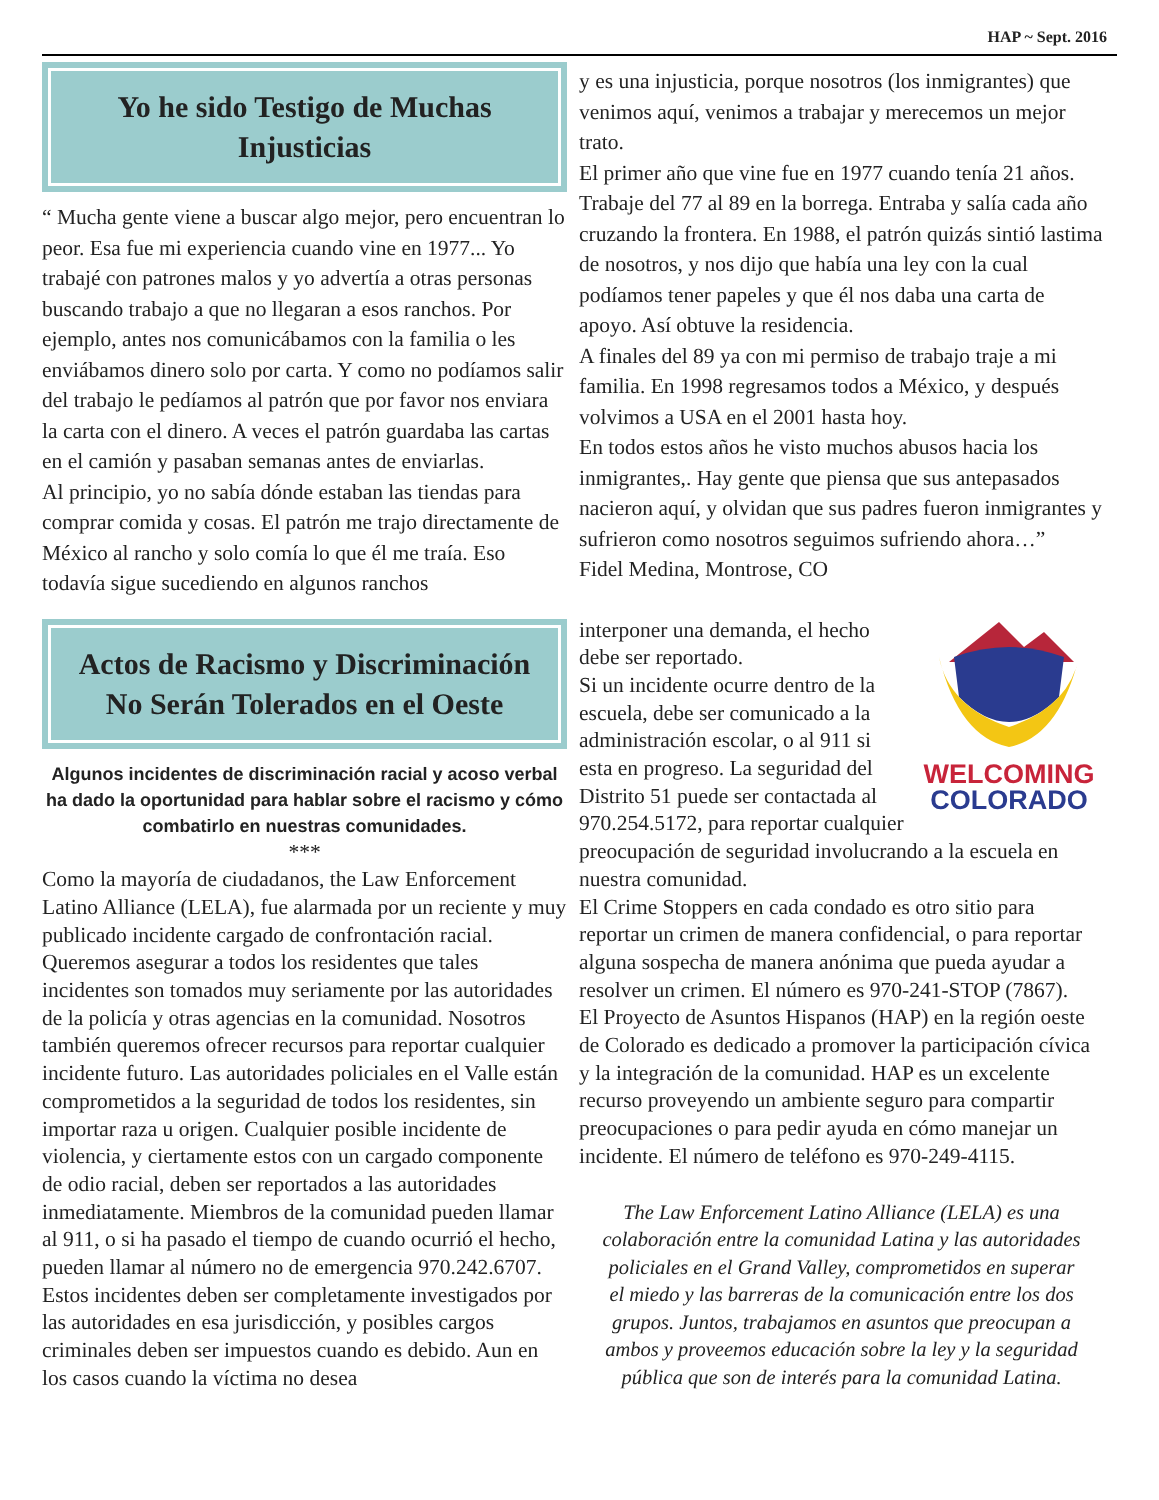HAP ~ Sept. 2016
Yo he sido Testigo de Muchas Injusticias
“ Mucha gente viene a buscar algo mejor, pero encuentran lo peor. Esa fue mi experiencia cuando vine en 1977... Yo trabajé con patrones malos y yo advertía a otras personas buscando trabajo a que no llegaran a esos ranchos. Por ejemplo, antes nos comunicábamos con la familia o les enviábamos dinero solo por carta. Y como no podíamos salir del trabajo le pedíamos al patrón que por favor nos enviara la carta con el dinero. A veces el patrón guardaba las cartas en el camión y pasaban semanas antes de enviarlas.
Al principio, yo no sabía dónde estaban las tiendas para comprar comida y cosas. El patrón me trajo directamente de México al rancho y solo comía lo que él me traía. Eso todavía sigue sucediendo en algunos ranchos
y es una injusticia, porque nosotros (los inmigrantes) que venimos aquí, venimos a trabajar y merecemos un mejor trato.
El primer año que vine fue en 1977 cuando tenía 21 años. Trabaje del 77 al 89 en la borrega. Entraba y salía cada año cruzando la frontera. En 1988, el patrón quizás sintió lastima de nosotros, y nos dijo que había una ley con la cual podíamos tener papeles y que él nos daba una carta de apoyo. Así obtuve la residencia.
A finales del 89 ya con mi permiso de trabajo traje a mi familia. En 1998 regresamos todos a México, y después volvimos a USA en el 2001 hasta hoy.
En todos estos años he visto muchos abusos hacia los inmigrantes,. Hay gente que piensa que sus antepasados nacieron aquí, y olvidan que sus padres fueron inmigrantes y sufrieron como nosotros seguimos sufriendo ahora…”
Fidel Medina, Montrose, CO
Actos de Racismo y Discriminación No Serán Tolerados en el Oeste
Algunos incidentes de discriminación racial y acoso verbal ha dado la oportunidad para hablar sobre el racismo y cómo combatirlo en nuestras comunidades.
***
Como la mayoría de ciudadanos, the Law Enforcement Latino Alliance (LELA), fue alarmada por un reciente y muy publicado incidente cargado de confrontación racial. Queremos asegurar a todos los residentes que tales incidentes son tomados muy seriamente por las autoridades de la policía y otras agencias en la comunidad. Nosotros también queremos ofrecer recursos para reportar cualquier incidente futuro. Las autoridades policiales en el Valle están comprometidos a la seguridad de todos los residentes, sin importar raza u origen. Cualquier posible incidente de violencia, y ciertamente estos con un cargado componente de odio racial, deben ser reportados a las autoridades inmediatamente. Miembros de la comunidad pueden llamar al 911, o si ha pasado el tiempo de cuando ocurrió el hecho, pueden llamar al número no de emergencia 970.242.6707. Estos incidentes deben ser completamente investigados por las autoridades en esa jurisdicción, y posibles cargos criminales deben ser impuestos cuando es debido. Aun en los casos cuando la víctima no desea
WELCOMING
COLORADO
interponer una demanda, el hecho debe ser reportado.
Si un incidente ocurre dentro de la escuela, debe ser comunicado a la administración escolar, o al 911 si esta en progreso. La seguridad del Distrito 51 puede ser contactada al 970.254.5172, para reportar cualquier preocupación de seguridad involucrando a la escuela en nuestra comunidad.
El Crime Stoppers en cada condado es otro sitio para reportar un crimen de manera confidencial, o para reportar alguna sospecha de manera anónima que pueda ayudar a resolver un crimen. El número es 970-241-STOP (7867).
El Proyecto de Asuntos Hispanos (HAP) en la región oeste de Colorado es dedicado a promover la participación cívica y la integración de la comunidad. HAP es un excelente recurso proveyendo un ambiente seguro para compartir preocupaciones o para pedir ayuda en cómo manejar un incidente. El número de teléfono es 970-249-4115.
The Law Enforcement Latino Alliance (LELA) es una colaboración entre la comunidad Latina y las autoridades policiales en el Grand Valley, comprometidos en superar el miedo y las barreras de la comunicación entre los dos grupos. Juntos, trabajamos en asuntos que preocupan a ambos y proveemos educación sobre la ley y la seguridad pública que son de interés para la comunidad Latina.